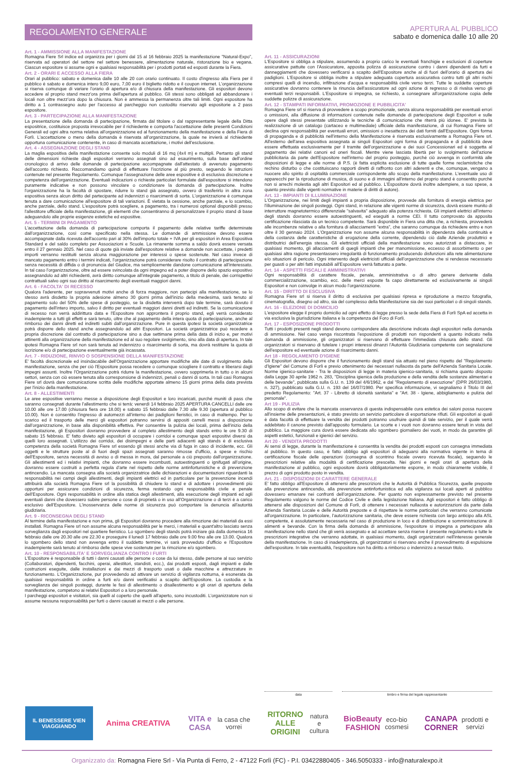REGOLAMENTO GENERALE
APERTURA AL PUBBLICO
sabato e domenica dalle 10 alle 20
Art. 1 - AMMISSIONE ALLA MANIFESTAZIONE
Romagna Fiere Srl indice ed organizza per i giorni dal 15 al 16 febbraio 2025 la manifestazione "Natural-Expo", riservata ad operatori del settore nel settore benessere, alimentazione naturale, ristorazione bio e vegana. Ciascun espositore si assume ogni e qualsiasi responsabilità per i prodotti portati ed esposti durante la Fiera.
Art. 2 - ORARI E ACCESSO ALLA FIERA
Orari al pubblico: sabato e domenica dalle 10 alle 20 con orario continuato. Il costo d'ingresso alla Fiera per il pubblico è sabato e domenica intero 9,00 euro, 7,00 euro il biglietto ridotto e il coupon internet. L'organizzazione si riserva comunque di variare l'orario di apertura e/o di chiusura della manifestazione. Gli espositori devono accedere al proprio stand mezz'ora prima dell'apertura al pubblico. Gli stessi sono obbligati ad abbandonare i locali non oltre mezz'ora dopo la chiusura. Non è ammessa la permanenza oltre tali limiti. Ogni espositore ha diritto a 1 contrassegno auto per l'accesso al parcheggio non custodito riservato agli espositorie a 2 pass espositore.
Art. 3 - PARTECIPAZIONE ALLA MANIFESTAZIONE
La presentazione della domanda di partecipazione, firmata dal titolare o dal rappresentante legale della Ditta espositrice, costituisce proposta irrevocabile per il richiedente e comporta l'accettazione delle presenti Condizioni Generali ed ogni altra norma relativa all'organizzazione ed al funzionamento della manifestazione e della Fiera di Forlì. L'accettazione o meno della domanda è riservata all'organizzazione, la quale ne invierà al richiedente opportuna comunicazione contenente, in caso di mancata accettazione, i motivi dell'esclusione.
Art. 4 - ASSEGNAZIONE DEGLI STAND
La maglia espositiva della manifestazione consente solo moduli di 16 mq (4x4 m) e multipli. Pertanto gli stand delle dimensioni richieste dagli espositori verranno assegnati sino ad esaurimento, sulla base dell'ordine cronologico di arrivo delle domande di partecipazione accompagnate dall'attestato di avvenuto pagamento dell'acconto richiesto. Raccomandiamo quindi di effettuare l'iscrizione al più presto, seguendo le istruzioni contenute nel presente Regolamento. Comunque l'assegnazione delle aree espositive è di esclusiva discrezione e competenza dell'organizzazione. Eventuali indicazioni o richieste particolari formulate dall'espositore si intendono puramente indicative e non possono vincolare o condizionare la domanda di partecipazione. Inoltre l'organizzazione ha la facoltà di spostare, ridurre lo stand già assegnato, ovvero di trasferirlo in altra zona espositiva senza alcun diritto del partecipante ad indennizzi o risarcimenti di sorta. L'organizzazione è comunque tenuta a dare comunicazione all'espositore di tali variazioni. È vietata la cessione, anche parziale, e lo scambio, anche parziale, dello stand. L'espositore potrà scegliere, a pagamento, tra i numerosi optional disponibili presso l'allestitore ufficiale della manifestazione, gli elementi che consentiranno di personalizzare il proprio stand di base adeguandolo alle proprie esigenze estetiche ed espositive.
Art. 5 - TERMINI DI PAGAMENTO
L'accettazione della domanda di partecipazione comporta il pagamento delle relative tariffe determinate dall'organizzazione, così come specificato nella stessa. Le domande di ammissione devono essere accompagnate dalla ricevuta dell'acconto pari al 30% dell'importo totale + IVA per gli espositori in Area Espositiva Standard e del saldo completo per Associazioni e Scuole. La rimanente somma a saldo dovrà essere versata entro il 27 gennaio 2025. Nel caso di quote già inviate dall'espositore relative a domande non accettate, i predetti importi verranno restituiti senza alcuna maggiorazione per interessi o spese sostenute. Nel caso invece di mancato pagamento entro i termini indicati, l'organizzazione potrà considerare risolto il contratto di partecipazione senza necessità di diffida o di pronuncia del Giudice, ma semplicemente dandone comunicazione all'interessato. In tal caso l'organizzazione, oltre ad essere svincolata da ogni impegno ed a poter disporre dello spazio espositivo assegnandolo ad altri richiedenti, avrà diritto comunque all'integrale pagamento, a titolo di penale, dei corrispettivi contrattuali salvo ogni suo diritto al risarcimento degli eventuali maggiori danni.
Art. 6 - FACOLTA' DI RECESSO
Qualora l'aderente, per sopravvenuti motivi anche di forza maggiore, non partecipi alla manifestazione, se lo stesso avrà disdetto la propria adesione almeno 30 giorni prima dell'inizio della medesima, sarà tenuto al pagamento solo del 50% delle spese di posteggio, se la disdetta interverrà dopo tale termine, sarà dovuto il pagamento dell'intero importo, salvo il diritto per eventuali maggiori danni diretti ed indiretti. Se la comunicazione di recesso non verrà addirittura data e l'Espositore non approntera il proprio stand, egli verrà considerato inadempiente a tutti gli effetti e sarà tenuto, oltre che al pagamento della intera quota di partecipazione, anche al rimborso dei danni diretti ed indiretti subiti dall'organizzazione. Pure in questa ipotesi la società organizzatrice potrà disporre dello stand anche assegnandolo ad altri Espositori. La società organizzatrice può recedere a propria discrezione dal contratto di partecipazione sino a due settimane prima della data di inizio e, per motivi attinenti alla organizzazione della manifestazione ed al suo regolare svolgimento, sino alla data di apertura. In tale ipotesi Romagna Fiere srl non sarà tenuta ad indennizzo o risarcimento di sorta, ma dovrà restituire la quota di iscrizione e/o di partecipazione eventualmente già incassata.
Art. 7 - RIDUZIONE, RINVIO O SOSPENSIONE DELLA MANIFESTAZIONE
E' facoltà discrezionale ed insindacabile dell'Organizzazione apportare modifiche alle date di svolgimento della manifestazione, senza che per ciò l'Espositore possa recedere o comunque sciogliere il contratto e liberarsi dagli impegni assunti. Inoltre l'Organizzazione potrà ridurre la manifestazione, ovvero sopprimerla in tutto o in alcuni settori, senza con ciò essere tenuta alla corresponsione di indennizzi, penali o danni di sorta. In tali casi Romagna Fiere srl dovrà dare comunicazione scritta delle modifiche apportate almeno 15 giorni prima della data prevista per l'inizio della manifestazione.
Art. 8 - ALLESTIMENTI
Le aree espositive verranno messe a disposizione degli Espositori e loro incaricati, purché muniti di pass che saranno consegnati durante l'allestimento che si terrà: venerdì 14 febbraio 2025 APERTURA CANCELLI dalle ore 10.00 alle ore 17.00 (chiusura fiera ore 18.00) e sabato 15 febbraio dalle 7.30 alle 9.30 (apertura al pubblico 10.00). Non è consentito l'ingresso di automezzi all'interno dei padiglioni fieristici, in caso di maltempo. Per lo scarico ed il trasporto delle merci gli espositori potranno servirsi di appositi carrelli messi a disposizione dall'organizzazione, in base alla disponibilità effettiva. Per consentire la pulizia dei locali, prima dell'inizio della manifestazione, gli Espositori dovranno provvedere al completo allestimento degli stands entro le ore 9.30 di sabato 15 febbraio. E' fatto divieto agli espositori di occupare i corridoi e comunque spazi espositivi diversi da quelli loro assegnati. L'utilizzo dei corridoi, dei disimpegni e delle parti adiacenti agli stands è di esclusiva competenza della società Romagna Fiere srl essendo gli stessi anche via di fuga in caso di incidente, ecc. Gli oggetti e le strutture poste al di fuori degli spazi assegnati saranno rimosse d'ufficio, a spese e rischio dell'Espositore, senza necessità di avviso o di messa in mora, dal personale a ciò preposto dall'organizzazione. Gli allestimenti ed i relativi impianti, che dovranno essere incombusti, autoestinguenti o ignifugati all'origine, dovranno essere costruiti a perfetta regola d'arte nel rispetto delle norme antinfortunistiche e di prevenzione antincendio. La mancata consegna alla società organizzatrice delle dichiarazioni e documentazioni riguardanti la responsabilità nei campi degli allestimenti, degli impianti elettrici ed in particolare per la prevenzione incendi attribuirà alla società Romagna Fiere srl la possibilità di chiudere lo stand e di adottare i provvedimenti più opportuni per assicurare condizioni di sicurezza, ferma restando ogni responsabilità civile e penale dell'Espositore. Ogni responsabilità in ordine alla statica degli allestimenti, alla esecuzione degli impianti ed agli eventuali danni che dovessero subire persone o cose di proprietà o in uso all'Organizzazione o di terzi è a carico esclusivo dell'Espositore. L'inosservanza delle norme di sicurezza può comportare la denuncia all'autorità giudiziaria.
Art. 9 - RICONSEGNA DEGLI STAND
Al termine della manifestazione e non prima, gli Espositori dovranno procedere alla rimozione dei materiali da essi installati. Romagna Fiere srl non assume alcuna responsabilità per le merci, i materiali e quant'altro lasciato senza sorveglianza dagli espositori nel quartiere fieristico. Lo sgombero degli stands potrà iniziare già dalla domenica 16 febbraio dalle ore 20.30 alle ore 22.30 e proseguire il lunedì 17 febbraio dalle ore 9.00 fino alle ore 13.00. Qualora lo sgombero dello stand non avvenga entro il suddetto termine, vi sarà provveduto d'ufficio e l'Espositore inadempiente sarà tenuto al rimborso delle spese vive sostenute per la rimozione e/o sgombero.
Art. 10 - RESPONSABILITA' E SORVEGLIANZA CONTRO I FURTI
L'Espositore è responsabile di tutti i danni causati alle persone o cose da lui stesso, dalle persone al suo servizio (Collaboratori, dipendenti, facchini, operai, allestitori, standisti, ecc.), dai prodotti esposti, dagli impianti e dalle costruzioni eseguite, dalle installazioni e dai mezzi di trasporto usati o dalle macchine e attrezzature in funzionamento. L'Organizzazione, pur provvedendo ad attivare un servizio di vigilanza notturna, è esonerata da qualsiasi responsabilità in ordine a furti e/o danni verificatisi a scapito dell'Espositore. La custodia e la sorveglianza dei singoli posteggi, durante le fasi di allestimento o disallestimento e gli orari di apertura della manifestazione, competono ai relativi Espositori o a loro personale.
I parcheggi espositori e visitatori, sia quelli al coperto che quelli all'aperto, sono incustoditi. L'organizzatore non si assume nessuna responsabilità per furti o danni causati ai mezzi o alle persone.
Art. 11 - ASSICURAZIONI
L'Espositore si obbliga a stipulare, assumendo a proprio carico le eventuali franchigie e esclusioni di coperture assicurative pattuite con l'Assicuratore, apposita polizza di assicurazione contro i danni dipendenti da furti e danneggiamenti che dovessero verificarsi a scapito dell'Espositore anche al di fuori dell'orario di apertura dei padiglioni. L'Espositore si obbliga inoltre a stipulare adeguata copertura assicurativa contro tutti gli altri rischi compresi quelli di incendio, infiltrazione d'acqua e responsabilità civile verso terzi. Tutte le suddette coperture assicurative dovranno contenere la rinuncia dell'assicuratore ad ogni azione di regresso o di rivalsa verso gli eventuali terzi responsabili. L'Espositore si impegna, se richiesto, a consegnare all'organizzazione copia delle suddette polizze di assicurazione.
Art. 12 - STAMPATI INFORMATIVI, PROMOZIONE E PUBBLICITA'
Romagna Fiere srl si riserva di provvedere a scopo promozionale, senza alcuna responsabilità per eventuali errori o omissioni, alla diffusione di informazioni contenute nelle domande di partecipazione degli Espositori e sulle opere dagli stessi presentate utilizzando le tecniche di comunicazione che riterrà più idonee. E' prevista la realizzazione di un catalogo (cartaceo e multimediale) ufficiale della manifestazione, di cui Romagna Fiere srl declina ogni responsabilità per eventuali errori, omissioni o inesattezza dei dati forniti dall'Espositore. Ogni forma di propaganda e di pubblicità nell'interno della Manifestazione è riservata esclusivamente a Romagna Fiere srl. All'esterno dell'area espositiva assegnata ai singoli Espositori ogni forma di propaganda e di pubblicità deve essere effettuata esclusivamente per il tramite dell'organizzazione e dei suoi Concessionari ed è soggetta al pagamento dei relativi canoni ed oneri fiscali. Mentre viene lasciata libertà per lo svolgimento dell'azione pubblicitaria da parte dell'Espositore nell'interno del proprio posteggio, purché ciò avvenga in conformità alle disposizioni di legge e alle norme di P.S. (è fatta esplicita esclusione di tutte quelle forme reclamistiche che rechino disturbo o che costituiscano rapporti diretti di raffronto con altri aderenti e che, comunque, vengano a nuocere allo spirito di ospitalità commerciale corrispondente allo scopo della manifestazione. L'eventuale uso di apparecchi per la riproduzione di musica, di suono e di immagini all'interno del proprio stand è consentito purché non si arrechi molestia agli altri Espositori ed al pubblico. L'Espositore dovrà inoltre adempiere, a suo spese, a quanto previsto dalle vigenti normative in materie di diritti di autore).
Art. 13 - IMPIANTI DI ILLUMINAZIONE
L'Organizzazione, nei limiti degli impianti a propria disposizione, provvede alla fornitura di energia elettrica per l'illuminazione dei singoli posteggi. Ogni stand, in relazione alle vigenti norme di sicurezza, dovrà essere munito di interruttore magnetotermico differenziale "salvavita" adeguato alla potenza richiesta. Gli impianti elettrici all'interno degli stands dovranno essere autoestinguenti, ed eseguiti a norme CEI. Il tutto comprovato da apposita certificazione rilasciata da un tecnico competente. Sarà disponibile in Fiera una ditta che, a richiesta, provvederà alle incombenze relative o alla fornitura di allacciamenti "extra", che saranno comunque da richiedere entro e non oltre il 30 gennaio 2024. L'Organizzazione non assume alcuna responsabilità in dipendenza della continuità e della costanza delle caratteristiche di erogazione della corrente, dipendendo ciò dalle Aziende produttrici e distributrici dell'energia stessa. Gli elettricisti ufficiali della manifestazione sono autorizzati a distaccare, in qualsiasi momento, gli allacciamenti di quegli impianti che per manomissione, eccesso di assorbimento o per qualsiasi altra ragione presentassero irregolarità di funzionamento producendo disfunzioni alla rete alimentazione e/o situazioni di pericolo. Ogni intervento degli elettricisti ufficiali dell'organizzazione che si rendesse necessario per guasti o per altri fatti imputabili all'Espositore verrà fatturato a parte.
Art. 14 - ASPETTI FISCALI E AMMINISTRATIVI
Ogni responsabilità di carattere fiscale, penale, amministrativa o di altro genere derivante dalla commercializzazione, scambio, ecc. delle merci esposte fa capo direttamente ed esclusivamente ai singoli Espositori e non coinvolge in alcun modo l'organizzazione.
Art. 15 - DIRITTO DI ESCLUSIVA
Romagna Fiere srl si riserva il diritto di esclusiva per qualsiasi ripresa e riproduzione a mezzo fotografia, cinematografia, disegno od altro, sia del complesso della Manifestazione sia dei suoi particolari o di singoli stands.
Art. 16 - ELEZIONE DI DOMICILIO
L'espositore elegge il proprio domicilio ad ogni effetto di legge presso la sede della Fiera di Forlì SpA ed accetta in via esclusiva la giurisdizione italiana e la competenza del Foro di Forlì.
Art. 17 - ESPOSIZIONE PRODOTTI
Tutti i prodotti presenti negli stand devono corrispondere alla descrizione indicata dagli espositori nella domanda di ammissione. Nel caso venga riscontrata l'esposizione di prodotti non rispondenti a quanto indicato nella domanda di ammissione, gli organizzatori si riservano di effettuare l'immediata chiusura dello stand. Gli organizzatori si riservano di tutelare i propri interessi dinanzi l'Autorità Giudiziaria competente con segnalazione dell'espositore ed eventuale azione di risarcimento danni.
Art 18 - REGOLAMENTO D'IGIENE
Gli Espositori devono disporre che il funzionamento degli stand sia attuato nel pieno rispetto del "Regolamento d'Igiene" del Comune di Forlì e previo ottenimento dei necessari nullaosta da parte dell'Azienda Sanitaria Locale. Norme igienico-sanitarie - Tra le disposizioni di legge in materia igienico-sanitaria, si richiama quanto disposto dalla Legge 30 aprile 1962 n. 283, "Disciplina igienica della produzione e della vendita delle sostanze alimentari e delle bevande", pubblicata sulla G.U. n. 139 del 4/6/1962, e dal "Regolamento di esecuzione" (DPR 26/03/1980, n. 327), pubblicato sulla G.U. n. 193 del 16/07/1980. Per specifica informazione, vi segnaliamo il Titolo III del predetto Regolamento: "Art. 37 - Libretto di idoneità sanitaria" e "Art. 38 - Igiene, abbigliamento e pulizia del personale".
Art 19 - PULIZIA
Allo scopo di evitare che la mancata osservanza di questa indispensabile cura estetica dei saloni possa nuocere all'insieme delle presentazioni, è stato previsto un servizio particolare di esportazione rifiuti. Gli espositori ai quali è data facoltà di effettuare la vendita dei prodotti potranno usufruire quindi di tale servizio, per il quale verrà addebitato il canone previsto dall'apposito formulario. Le scorte e i vuoti non dovranno essere tenuti in vista del pubblico. La maggiore cura dovrà essere dedicata allo sgombero giornaliero dei vuoti, in modo da garantire gli aspetti estetici, funzionali e igienici del servizio.
Art 20 - VENDITA PRODOTTI
Ai sensi di legge, durante la manifestazione è consentita la vendita dei prodotti esposti con consegna immediata al pubblico. In questo caso, è fatto obbligo agli espositori di adeguarsi alla normativa vigente in tema di certificazione fiscale delle operazioni (consegna di scontrino fiscale ovvero ricevuta fiscale), seguendo le prescrizioni relative alla modalità di certificazione prescelta. Nei giorni e negli orari di apertura della manifestazione al pubblico, ogni espositore dovrà obbligatoriamente esporre, in modo chiaramente visibile, il prezzo di ogni prodotto posto in vendita.
Art. 21 - DISPOSIZIONI DI CARATTERE GENERALE
E' fatto obbligo all'Espositore di attenersi alle prescrizioni che le Autorità di Pubblica Sicurezza, quelle preposte alla prevenzione antincendio, alla prevenzione antinfortunistica ed alla vigilanza sui locali aperti al pubblico dovessero emanare nei confronti dell'organizzazione. Per quanto non espressamente previsto nel presente Regolamento valgono le norme del Codice Civile e della legislazione Italiana. Agli espositori è fatto obbligo di attenersi alle disposizioni del Comune di Forlì, di ottenere i necessari nullaosta e autorizzazioni da parte dalla Azienda Sanitaria Locale e delle Autorità preposte e di rispettare le norme particolari che verranno comunicate all'organizzazione. In particolare, l'autorizzazione sanitaria, che deve essere richiesta con largo anticipo alla ASL competente, è assolutamente necessaria nel caso di produzione in loco e di distribuzione e somministrazione di alimenti e bevande. Con la firma della domanda di ammissione, l'espositore si impegna a partecipare alla manifestazione nello stand che gli verrà assegnato e ad accettare senza riserve il presente regolamento e tutte le prescrizioni integrative che verranno adottate, in qualsiasi momento, dagli organizzatori nell'interesse generale della manifestazione. In caso di inadempienza, gli organizzatori si riservano anche il provvedimento di espulsione dell'espositore. In tale eventualità, l'espositore non ha diritto a rimborso o indennizzo a nessun titolo.
data timbro e firma del legale rappresentante
IL BENESSERE VIEN VIAGGIANDO
Anima CREATIVA VITA e CASA
la casa che vorrei
RITORNO ALLE ORIGINI
natura e cultura
BioBeauty FASHION
eco-bio cosmesi
CANAPA CORNER
prodotti e servizi
Organizzato da: Romagna Fiere Srl - Via Punta di Ferro, 2 - 47122 Forlì (FC) - P.I. 03422880405 - 346.5050333 - info@naturalexpo.it